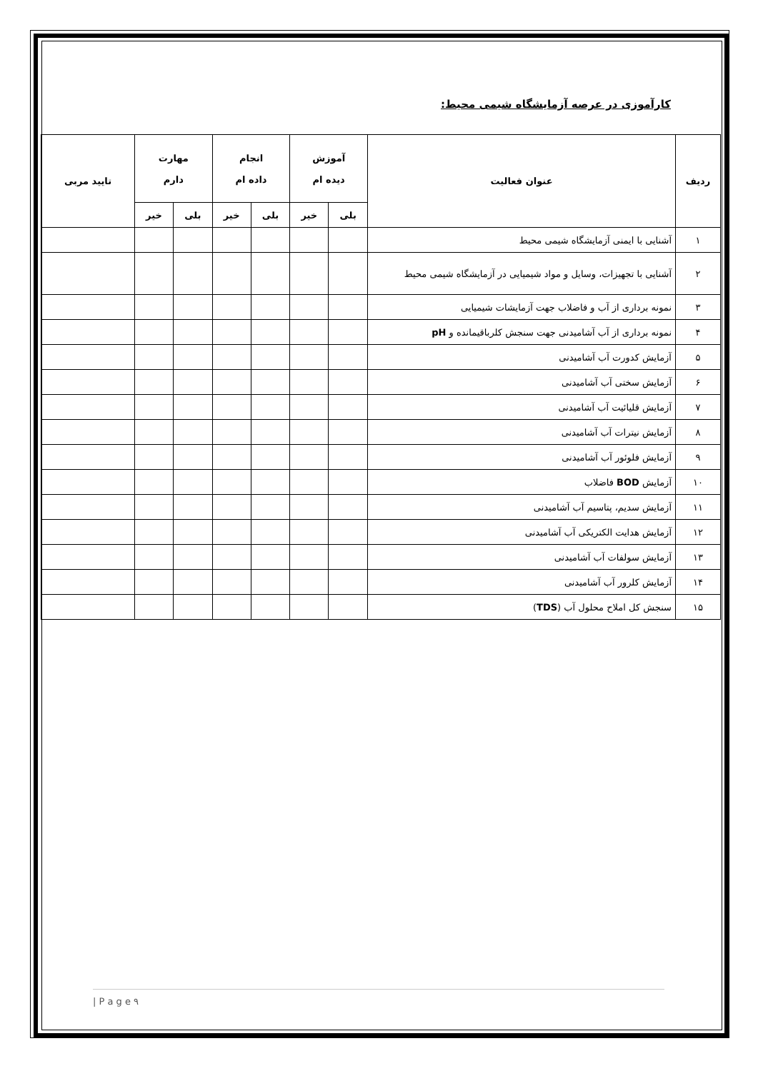کارآموزی در عرصه آزمایشگاه شیمی محیط:
| ردیف | عنوان فعالیت | آموزش دیده ام | | انجام داده ام | | مهارت دارم | | تایید مربی |
| --- | --- | --- | --- | --- | --- | --- | --- | --- |
| | | بلی | خیر | بلی | خیر | بلی | خیر | |
| ۱ | آشنایی با ایمنی آزمایشگاه شیمی محیط | | | | | | | |
| ۲ | آشنایی با تجهیزات، وسایل و مواد شیمیایی در آزمایشگاه شیمی محیط | | | | | | | |
| ۳ | نمونه برداری از آب و فاضلاب جهت آزمایشات شیمیایی | | | | | | | |
| ۴ | نمونه برداری از آب آشامیدنی جهت سنجش کلرباقیمانده و pH | | | | | | | |
| ۵ | آزمایش کدورت آب آشامیدنی | | | | | | | |
| ۶ | آزمایش سختی آب آشامیدنی | | | | | | | |
| ۷ | آزمایش قلیائیت آب آشامیدنی | | | | | | | |
| ۸ | آزمایش نیترات آب آشامیدنی | | | | | | | |
| ۹ | آزمایش فلوئور آب آشامیدنی | | | | | | | |
| ۱۰ | آزمایش BOD فاضلاب | | | | | | | |
| ۱۱ | آزمایش سدیم، پتاسیم آب آشامیدنی | | | | | | | |
| ۱۲ | آزمایش هدایت الکتریکی آب آشامیدنی | | | | | | | |
| ۱۳ | آزمایش سولفات آب آشامیدنی | | | | | | | |
| ۱۴ | آزمایش کلرور آب آشامیدنی | | | | | | | |
| ۱۵ | سنجش کل املاح محلول آب ( TDS ) | | | | | | | |
| P a g e ۹